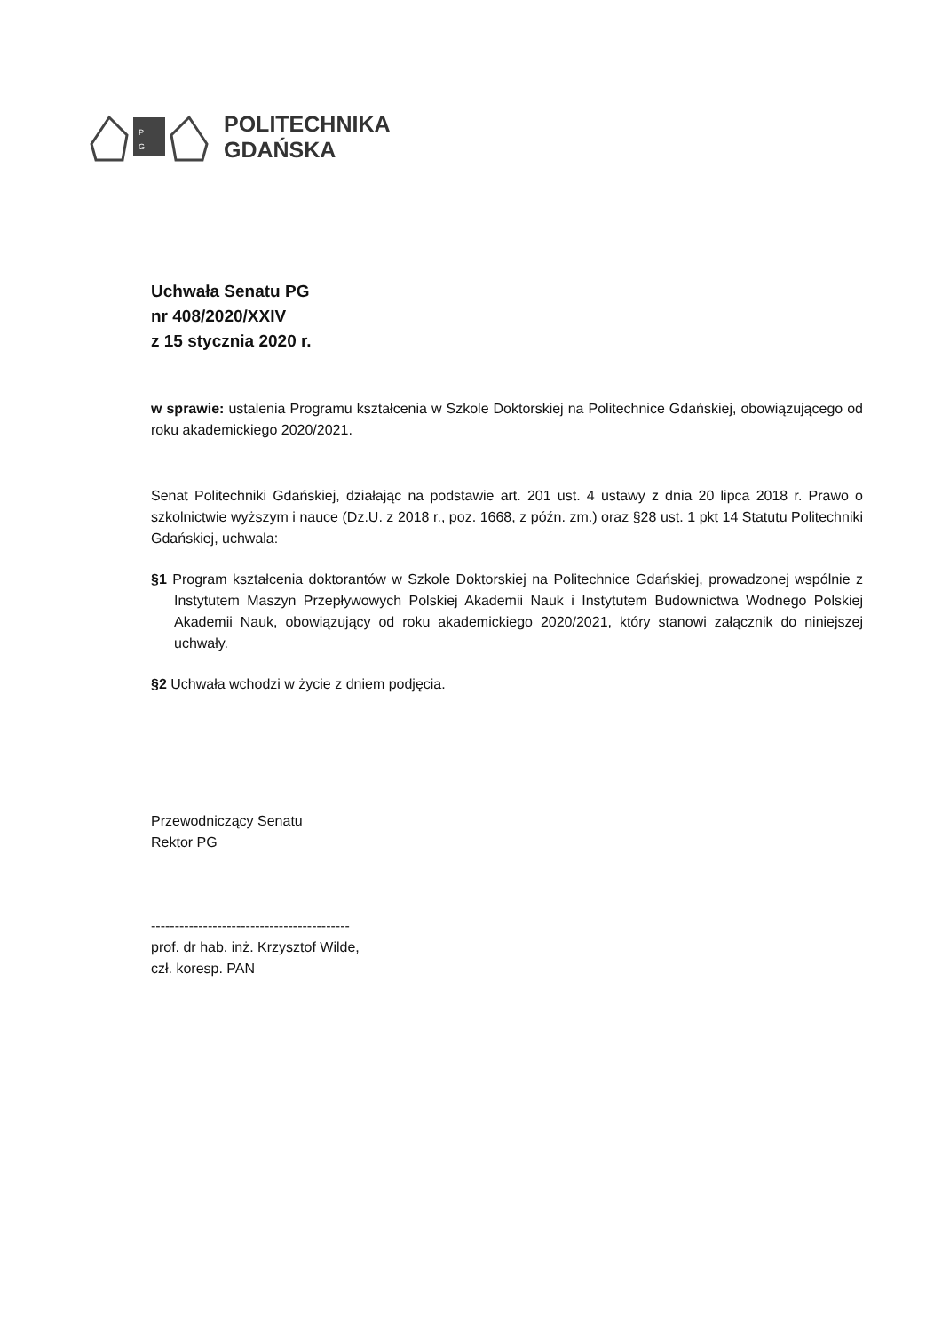P
G
POLITECHNIKA
GDAŃSKA
Uchwała Senatu PG
nr 408/2020/XXIV
z 15 stycznia 2020 r.
w sprawie: ustalenia Programu kształcenia w Szkole Doktorskiej na Politechnice Gdańskiej, obowiązującego od roku akademickiego 2020/2021.
Senat Politechniki Gdańskiej, działając na podstawie art. 201 ust. 4 ustawy z dnia 20 lipca 2018 r. Prawo o szkolnictwie wyższym i nauce (Dz.U. z 2018 r., poz. 1668, z późn. zm.) oraz §28 ust. 1 pkt 14 Statutu Politechniki Gdańskiej, uchwala:
§1 Program kształcenia doktorantów w Szkole Doktorskiej na Politechnice Gdańskiej, prowadzonej wspólnie z Instytutem Maszyn Przepływowych Polskiej Akademii Nauk i Instytutem Budownictwa Wodnego Polskiej Akademii Nauk, obowiązujący od roku akademickiego 2020/2021, który stanowi załącznik do niniejszej uchwały.
§2 Uchwała wchodzi w życie z dniem podjęcia.
Przewodniczący Senatu
Rektor PG
------------------------------------------
prof. dr hab. inż. Krzysztof Wilde,
czł. koresp. PAN